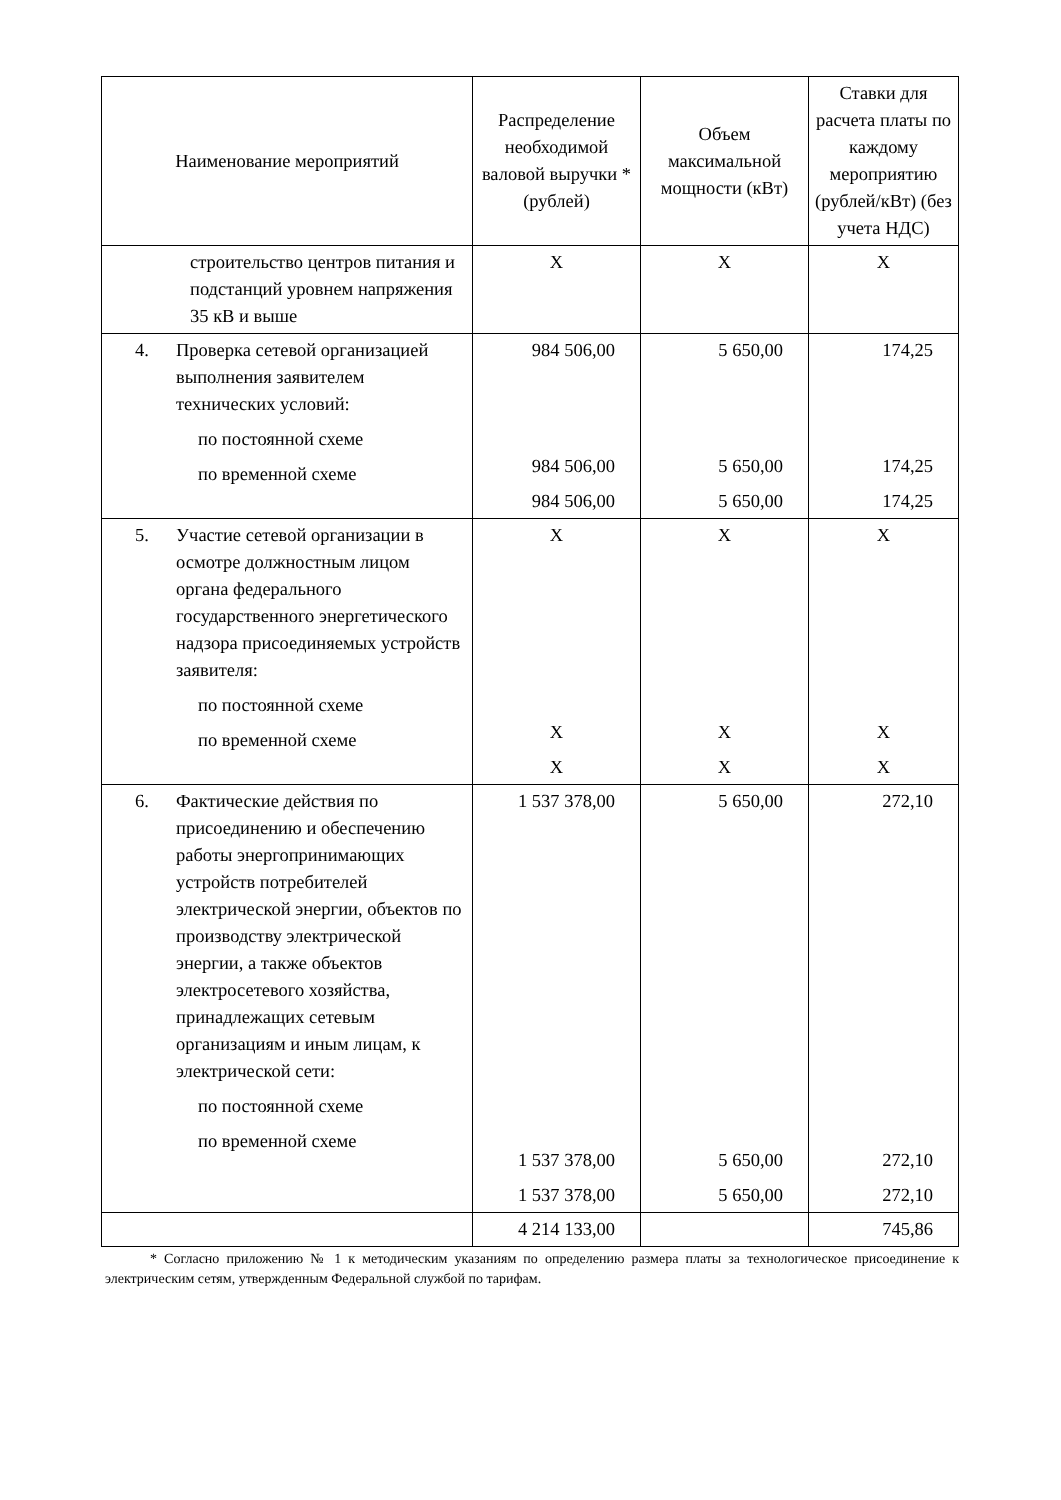| Наименование мероприятий | | Распределение необходимой валовой выручки * (рублей) | Объем максимальной мощности (кВт) | Ставки для расчета платы по каждому мероприятию (рублей/кВт) (без учета НДС) |
| --- | --- | --- | --- | --- |
| | строительство центров питания и подстанций уровнем напряжения 35 кВ и выше | X | X | X |
| 4. | Проверка сетевой организацией выполнения заявителем технических условий: по постоянной схеме по временной схеме | 984 506,00 984 506,00 984 506,00 | 5 650,00 5 650,00 5 650,00 | 174,25 174,25 174,25 |
| 5. | Участие сетевой организации в осмотре должностным лицом органа федерального государственного энергетического надзора присоединяемых устройств заявителя: по постоянной схеме по временной схеме | X X X | X X X | X X X |
| 6. | Фактические действия по присоединению и обеспечению работы энергопринимающих устройств потребителей электрической энергии, объектов по производству электрической энергии, а также объектов электросетевого хозяйства, принадлежащих сетевым организациям и иным лицам, к электрической сети: по постоянной схеме по временной схеме | 1 537 378,00 1 537 378,00 1 537 378,00 | 5 650,00 5 650,00 5 650,00 | 272,10 272,10 272,10 |
| | | 4 214 133,00 | | 745,86 |
* Согласно приложению № 1 к методическим указаниям по определению размера платы за технологическое присоединение к электрическим сетям, утвержденным Федеральной службой по тарифам.